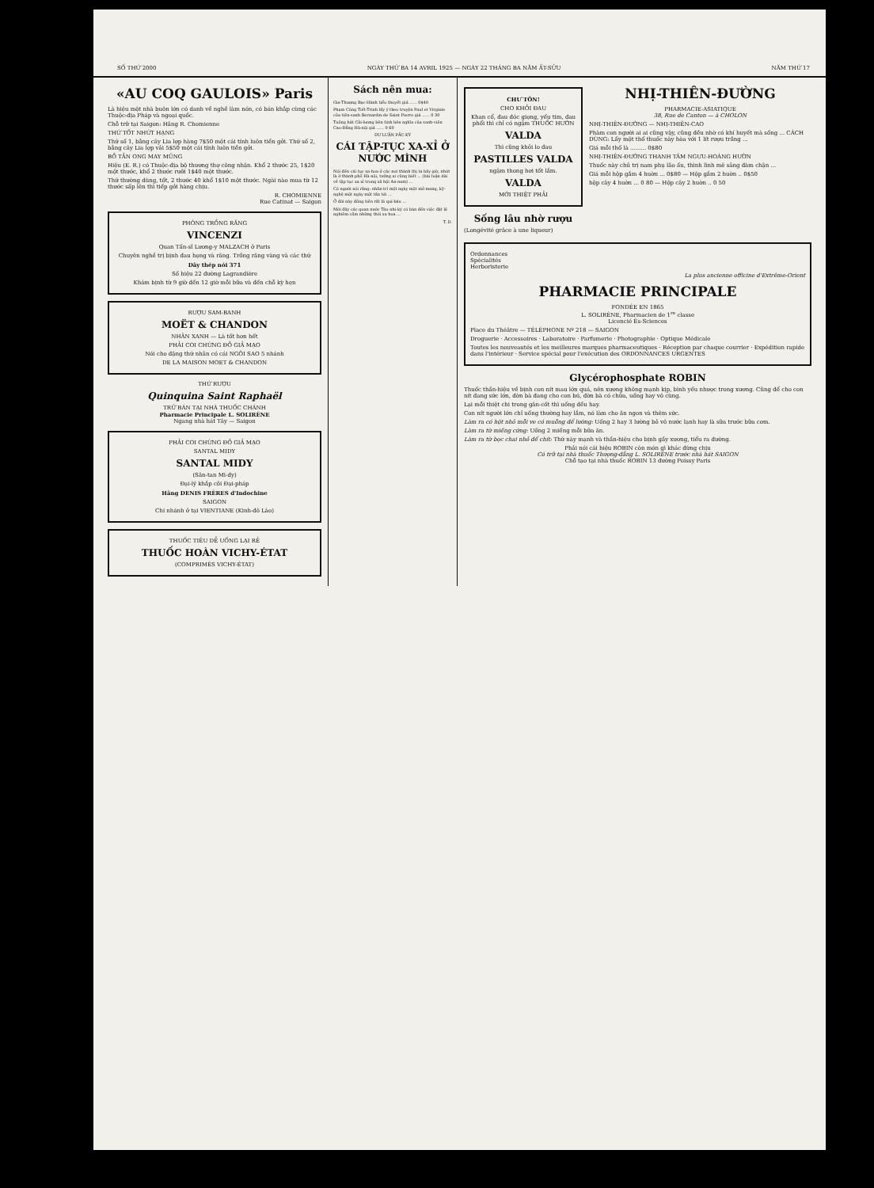SỐ THỨ 2000 NGÀY THỨ BA 14 AVRIL 1925 — NGÀY 22 THÁNG BA NĂM ẤT-SỬU NĂM THỨ 17
«AU COQ GAULOIS» Paris
Là hiệu một nhà buôn lớn có danh về nghề làm nón, có bán khắp cùng các Thuộc-địa Pháp và ngoại quốc.
Chỗ trữ tại Saigon: Hãng R. Chomienne
THỨ TỐT NHỨT HẠNG
Thứ số 1, bằng cây Lia lợp hàng 7$50 một cái tính luôn tiền gởi. Thứ số 2, bằng cây Lia lợp vải 5$50 một cái tính luôn tiền gởi.
BỒ TẦN ONG MAY MŨNG
Hiệu (E. R.) có Thuộc-địa bộ thương thợ công nhận. Khổ 2 thước 25, 1$20 một thước, khổ 2 thước rưỡi 1$40 một thước.
Thứ thường dùng, tốt, 2 thước 40 khổ 1$10 một thước. Ngài nào mua từ 12 thước sấp lên thì tiếp gởi hàng chịu.
R. CHOMIENNE
Rue Catinat — Saigon
PHÒNG TRỒNG RĂNG
VINCENZI
Quan Tấn-sĩ Lương-y MALZACH ở Paris
Chuyên nghề trị bịnh đau họng và răng. Trồng răng vàng và các thứ
Dây thép nói 371
Số hiệu 22 đường Lagrandière
Khám bịnh từ 9 giờ đến 12 giờ mỗi bữa và đến chỗ kỳ hẹn
RƯỢU SAM-BANH
MOËT & CHANDON
NHÃN XANH — Là tốt hơn hết
PHẢI COI CHỪNG ĐỒ GIẢ MẠO
Nói cho đặng thứ nhãn có cái NGÔI SAO 5 nhánh
DE LA MAISON MOET & CHANDON
THỨ RƯỢU
Quinquina Saint Raphaël
TRỮ BÁN TẠI NHÀ THUỐC CHÁNH
Pharmacie Principale L. SOLIRÈNE
Ngang nhà hát Tây — Saigon
PHẢI COI CHỪNG ĐỒ GIẢ MẠO
SANTAL MIDY
SANTAL MIDY
(Săn-tan Mi-đy)
Đại-lý khắp cõi Đại-pháp
Hãng DENIS FRÈRES d'Indochine
SAIGON
Chi nhánh ở tại VIENTIANE (Kinh-đô Lào)
THUỐC TIÊU DỄ UỐNG LẠI RẺ
THUỐC HOÀN VICHY-ÉTAT
(COMPRIMÉS VICHY-ÉTAT)
Sách nên mua:
Gia-Thượng Bạc-Hành tiểu thuyết giá ...... 0$40
Phạm Công Tiết-Trinh lấy ý theo truyện Paul et Virginie của tiên-sanh Bernardin-de Saint Pierre giá ...... 0 30
Tuồng hát Cải-lương bên tình bên nghĩa của sanh-viên Cao-Đẳng Hà-nội giá ...... 0 60
DƯ LUẬN PẮC-KỲ
CÁI TẬP-TỤC XA-XỈ Ở NƯỚC MÌNH
Nói đến cái tục xa-hoa ở các nơi thành thị ta bây giờ, nhứt là ở thành-phố Hà-nội, tưởng ai cũng biết ... (bài luận dài về tập tục xa xỉ trong xã hội An-nam) ...
Có người nói rằng: nhân-trí một ngày một mở mang, kỹ-nghệ một ngày một tấn tới ...
Ở đời này đồng tiền rất là quí-báu ...
Mới đây các quan nước Tàu-nhi-kỳ có bàn đến việc đặt lệ nghiêm cấm những thói xa hoa ...
T. D.
CHƯ TÔN!
CHO KHỎI ĐAU
Khan cổ, đau đóc giọng, yếu tim, đau phổi thì chỉ có ngậm THUỐC HƯỜN
VALDA
Thì cũng khỏi lo đau
PASTILLES VALDA
ngậm thong hơi tốt lắm.
VALDA
MỚI THIỆT PHẢI
Sống lâu nhờ rượu
(Longévité grâce à une liqueur)
NHỊ-THIÊN-ĐƯỜNG
PHARMACIE-ASIATIQUE
38, Rue de Canton — à CHOLON
NHỊ-THIÊN-ĐƯỜNG — NHỊ-THIÊN-CAO
Phàm con người ai ai cũng vậy, cũng đều nhờ có khí huyết mà sống ... CÁCH DÙNG: Lấy một thố thuốc này hòa với 1 lít rượu trắng ...
Giá mỗi thố là ......... 0$80
NHỊ-THIÊN-ĐƯỜNG THANH TÂM NGƯU-HOÀNG HƯỜN
Thuốc này chủ trị nam phụ lão ấu, thình lình mê sảng đàm chận ...
Giá mỗi hộp gắm 4 huờn ... 0$80 — Hộp gắm 2 huờn .. 0$50
hộp cây 4 huờn ... 0 80 — Hộp cây 2 huờn .. 0 50
Ordonnances
Spécialités
Herboristerie
La plus ancienne officine d'Extrême-Orient
PHARMACIE PRINCIPALE
FONDÉE EN 1865
L. SOLIRÈNE, Pharmacien de 1<sup>re</sup> classe
Licencié Ès-Sciences
Place du Théâtre — TÉLÉPHONE Nº 218 — SAIGON
Droguerie · Accessoires · Laboratoire · Parfumerie · Photographie · Optique Médicale
Toutes les nouveautés et les meilleures marques pharmaceutiques · Réception par chaque courrier · Expédition rapide dans l'intérieur · Service spécial pour l'exécution des ORDONNANCES URGENTES
Glycérophosphate ROBIN
Thuốc thần-hiệu về bịnh con nít mau lớn quá, nên xương không mạnh kịp, bình yếu nhược trong xương. Cũng để cho con nít đang sức lớn, đờn bà đang cho con bú, đờn bà có chửa, uống hay vô cùng.
Lại mỗi thiệt chi trong gân-cốt thì uống đều hay.
Con nít người lớn chỉ uống thường hay lắm, nó làm cho ăn ngon và thêm sức.
Làm ra có hột nhỏ mỗi ve có muỗng để lường: Uống 2 hay 3 lường bỏ vô nước lạnh hay là sữa trước bữa cơm.
Làm ra từ miếng cứng: Uống 2 miếng mỗi bữa ăn.
Làm ra từ bọc chai nhỏ để chít: Thứ này mạnh và thần-hiệu cho bịnh gầy xương, tiểu ra đường.
Phải nói cái hiệu ROBIN còn món gì khác đừng chịu
Có trữ tại nhà thuốc Thượng-đẳng L. SOLIRÈNE trước nhà hát SAIGON
Chỗ tạo tại nhà thuốc ROBIN 13 đường Poissy Paris